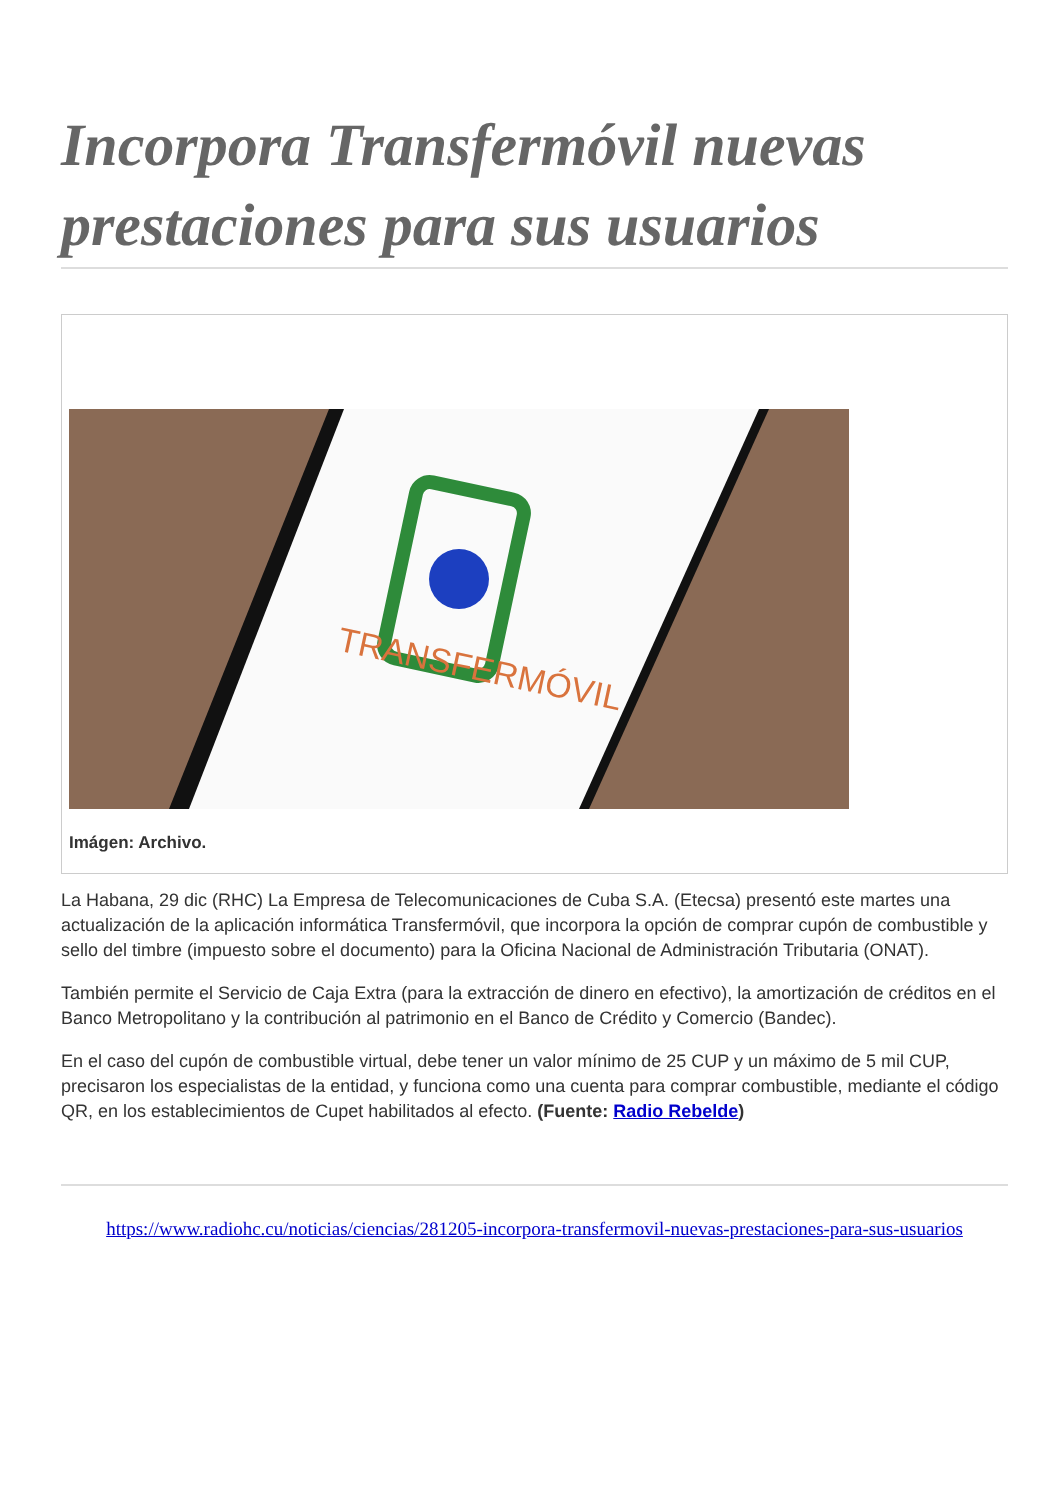Incorpora Transfermóvil nuevas prestaciones para sus usuarios
TRANSFERMÓVIL
Imágen: Archivo.
La Habana, 29 dic (RHC) La Empresa de Telecomunicaciones de Cuba S.A. (Etecsa) presentó este martes una actualización de la aplicación informática Transfermóvil, que incorpora la opción de comprar cupón de combustible y sello del timbre (impuesto sobre el documento) para la Oficina Nacional de Administración Tributaria (ONAT).
También permite el Servicio de Caja Extra (para la extracción de dinero en efectivo), la amortización de créditos en el Banco Metropolitano y la contribución al patrimonio en el Banco de Crédito y Comercio (Bandec).
En el caso del cupón de combustible virtual, debe tener un valor mínimo de 25 CUP y un máximo de 5 mil CUP, precisaron los especialistas de la entidad, y funciona como una cuenta para comprar combustible, mediante el código QR, en los establecimientos de Cupet habilitados al efecto. (Fuente: Radio Rebelde)
https://www.radiohc.cu/noticias/ciencias/281205-incorpora-transfermovil-nuevas-prestaciones-para-sus-usuarios